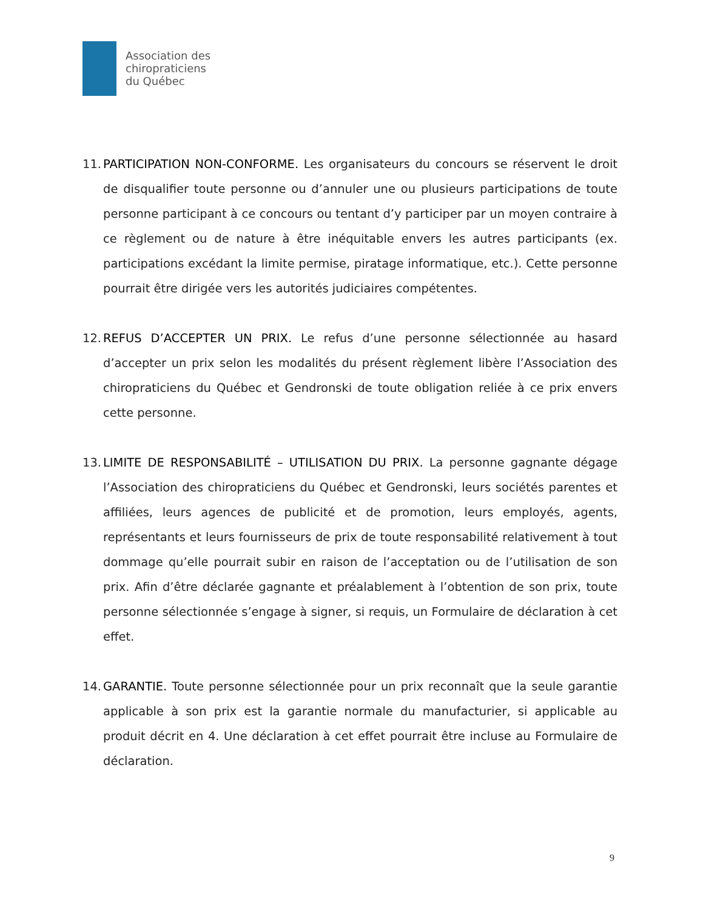Association des
chiropraticiens
du Québec
11.
PARTICIPATION NON-CONFORME. Les organisateurs du concours se réservent le droit de disqualifier toute personne ou d’annuler une ou plusieurs participations de toute personne participant à ce concours ou tentant d’y participer par un moyen contraire à ce règlement ou de nature à être inéquitable envers les autres participants (ex. participations excédant la limite permise, piratage informatique, etc.). Cette personne pourrait être dirigée vers les autorités judiciaires compétentes.
12.
REFUS D’ACCEPTER UN PRIX. Le refus d’une personne sélectionnée au hasard d’accepter un prix selon les modalités du présent règlement libère l’Association des chiropraticiens du Québec et Gendronski de toute obligation reliée à ce prix envers cette personne.
13.
LIMITE DE RESPONSABILITÉ – UTILISATION DU PRIX. La personne gagnante dégage l’Association des chiropraticiens du Québec et Gendronski, leurs sociétés parentes et affiliées, leurs agences de publicité et de promotion, leurs employés, agents, représentants et leurs fournisseurs de prix de toute responsabilité relativement à tout dommage qu’elle pourrait subir en raison de l’acceptation ou de l’utilisation de son prix. Afin d’être déclarée gagnante et préalablement à l’obtention de son prix, toute personne sélectionnée s’engage à signer, si requis, un Formulaire de déclaration à cet effet.
14.
GARANTIE. Toute personne sélectionnée pour un prix reconnaît que la seule garantie applicable à son prix est la garantie normale du manufacturier, si applicable au produit décrit en 4. Une déclaration à cet effet pourrait être incluse au Formulaire de déclaration.
9